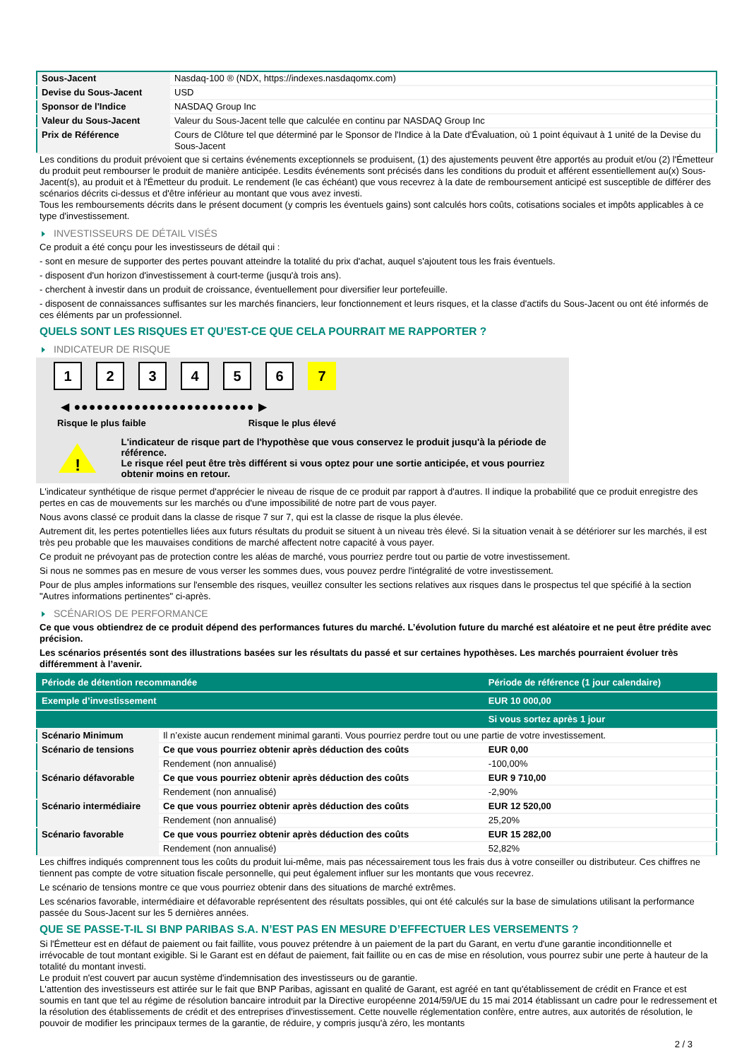| Sous-Jacent | Nasdaq-100 ® (NDX, https://indexes.nasdaqomx.com) |
| Devise du Sous-Jacent | USD |
| Sponsor de l'Indice | NASDAQ Group Inc |
| Valeur du Sous-Jacent | Valeur du Sous-Jacent telle que calculée en continu par NASDAQ Group Inc |
| Prix de Référence | Cours de Clôture tel que déterminé par le Sponsor de l'Indice à la Date d'Évaluation, où 1 point équivaut à 1 unité de la Devise du Sous-Jacent |
Les conditions du produit prévoient que si certains événements exceptionnels se produisent, (1) des ajustements peuvent être apportés au produit et/ou (2) l'Émetteur du produit peut rembourser le produit de manière anticipée. Lesdits événements sont précisés dans les conditions du produit et afférent essentiellement au(x) Sous-Jacent(s), au produit et à l'Émetteur du produit. Le rendement (le cas échéant) que vous recevrez à la date de remboursement anticipé est susceptible de différer des scénarios décrits ci-dessus et d'être inférieur au montant que vous avez investi.
Tous les remboursements décrits dans le présent document (y compris les éventuels gains) sont calculés hors coûts, cotisations sociales et impôts applicables à ce type d'investissement.
INVESTISSEURS DE DÉTAIL VISÉS
Ce produit a été conçu pour les investisseurs de détail qui :
- sont en mesure de supporter des pertes pouvant atteindre la totalité du prix d'achat, auquel s'ajoutent tous les frais éventuels.
- disposent d'un horizon d'investissement à court-terme (jusqu'à trois ans).
- cherchent à investir dans un produit de croissance, éventuellement pour diversifier leur portefeuille.
- disposent de connaissances suffisantes sur les marchés financiers, leur fonctionnement et leurs risques, et la classe d'actifs du Sous-Jacent ou ont été informés de ces éléments par un professionnel.
QUELS SONT LES RISQUES ET QU’EST-CE QUE CELA POURRAIT ME RAPPORTER ?
INDICATEUR DE RISQUE
1 2 3 4 5 6 7
◀ ●●●●●●●●●●●●●●●●●●●●●●●● ▶
Risque le plus faible Risque le plus élevé
!
L'indicateur de risque part de l'hypothèse que vous conservez le produit jusqu'à la période de référence.
Le risque réel peut être très différent si vous optez pour une sortie anticipée, et vous pourriez obtenir moins en retour.
L'indicateur synthétique de risque permet d'apprécier le niveau de risque de ce produit par rapport à d'autres. Il indique la probabilité que ce produit enregistre des pertes en cas de mouvements sur les marchés ou d'une impossibilité de notre part de vous payer.
Nous avons classé ce produit dans la classe de risque 7 sur 7, qui est la classe de risque la plus élevée.
Autrement dit, les pertes potentielles liées aux futurs résultats du produit se situent à un niveau très élevé. Si la situation venait à se détériorer sur les marchés, il est très peu probable que les mauvaises conditions de marché affectent notre capacité à vous payer.
Ce produit ne prévoyant pas de protection contre les aléas de marché, vous pourriez perdre tout ou partie de votre investissement.
Si nous ne sommes pas en mesure de vous verser les sommes dues, vous pouvez perdre l'intégralité de votre investissement.
Pour de plus amples informations sur l'ensemble des risques, veuillez consulter les sections relatives aux risques dans le prospectus tel que spécifié à la section "Autres informations pertinentes" ci-après.
SCÉNARIOS DE PERFORMANCE
Ce que vous obtiendrez de ce produit dépend des performances futures du marché. L’évolution future du marché est aléatoire et ne peut être prédite avec précision.
Les scénarios présentés sont des illustrations basées sur les résultats du passé et sur certaines hypothèses. Les marchés pourraient évoluer très différemment à l’avenir.
| Période de détention recommandée | | Période de référence (1 jour calendaire) |
| Exemple d’investissement | | EUR 10 000,00 |
| | | Si vous sortez après 1 jour |
| Scénario Minimum | Il n’existe aucun rendement minimal garanti. Vous pourriez perdre tout ou une partie de votre investissement. | |
| Scénario de tensions | Ce que vous pourriez obtenir après déduction des coûts | EUR 0,00 |
| | Rendement (non annualisé) | -100,00% |
| Scénario défavorable | Ce que vous pourriez obtenir après déduction des coûts | EUR 9 710,00 |
| | Rendement (non annualisé) | -2,90% |
| Scénario intermédiaire | Ce que vous pourriez obtenir après déduction des coûts | EUR 12 520,00 |
| | Rendement (non annualisé) | 25,20% |
| Scénario favorable | Ce que vous pourriez obtenir après déduction des coûts | EUR 15 282,00 |
| | Rendement (non annualisé) | 52,82% |
Les chiffres indiqués comprennent tous les coûts du produit lui-même, mais pas nécessairement tous les frais dus à votre conseiller ou distributeur. Ces chiffres ne tiennent pas compte de votre situation fiscale personnelle, qui peut également influer sur les montants que vous recevrez.
Le scénario de tensions montre ce que vous pourriez obtenir dans des situations de marché extrêmes.
Les scénarios favorable, intermédiaire et défavorable représentent des résultats possibles, qui ont été calculés sur la base de simulations utilisant la performance passée du Sous-Jacent sur les 5 dernières années.
QUE SE PASSE-T-IL SI BNP PARIBAS S.A. N’EST PAS EN MESURE D’EFFECTUER LES VERSEMENTS ?
Si l'Émetteur est en défaut de paiement ou fait faillite, vous pouvez prétendre à un paiement de la part du Garant, en vertu d'une garantie inconditionnelle et irrévocable de tout montant exigible. Si le Garant est en défaut de paiement, fait faillite ou en cas de mise en résolution, vous pourrez subir une perte à hauteur de la totalité du montant investi.
Le produit n'est couvert par aucun système d'indemnisation des investisseurs ou de garantie.
L'attention des investisseurs est attirée sur le fait que BNP Paribas, agissant en qualité de Garant, est agréé en tant qu'établissement de crédit en France et est soumis en tant que tel au régime de résolution bancaire introduit par la Directive européenne 2014/59/UE du 15 mai 2014 établissant un cadre pour le redressement et la résolution des établissements de crédit et des entreprises d'investissement. Cette nouvelle réglementation confère, entre autres, aux autorités de résolution, le pouvoir de modifier les principaux termes de la garantie, de réduire, y compris jusqu'à zéro, les montants
2 / 3